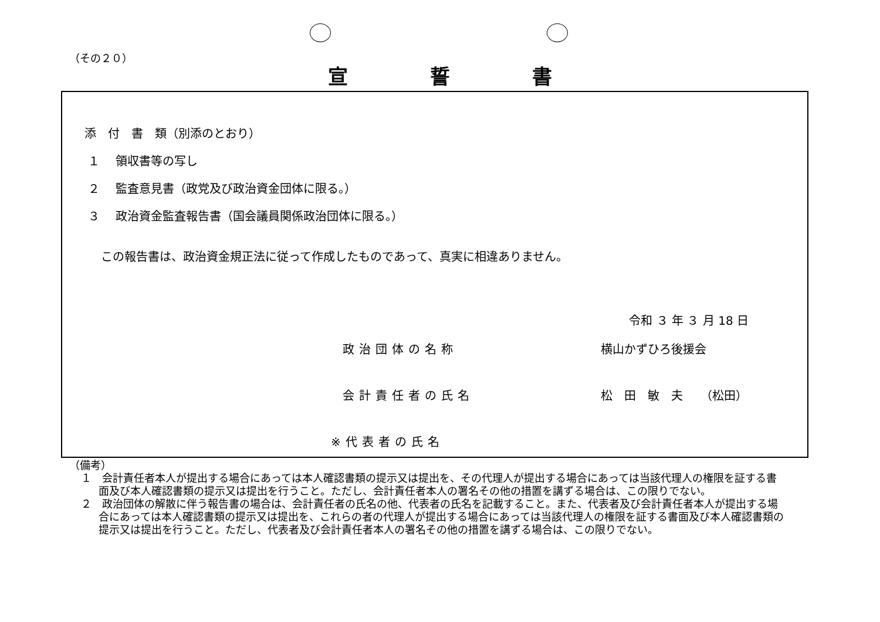（その２０）
宣誓書
添　付　書　類（別添のとおり）
１　 領収書等の写し
２　 監査意見書（政党及び政治資金団体に限る。）
３　 政治資金監査報告書（国会議員関係政治団体に限る。）
この報告書は、政治資金規正法に従って作成したものであって、真実に相違ありません。
令和 ３ 年 ３ 月 18 日
政治団体の名称 横山かずひろ後援会
会計責任者の氏名 松　田　敏　夫　　（松田）
※代表者の氏名
（備考）
１　会計責任者本人が提出する場合にあっては本人確認書類の提示又は提出を、その代理人が提出する場合にあっては当該代理人の権限を証する書面及び本人確認書類の提示又は提出を行うこと。ただし、会計責任者本人の署名その他の措置を講ずる場合は、この限りでない。
２　政治団体の解散に伴う報告書の場合は、会計責任者の氏名の他、代表者の氏名を記載すること。また、代表者及び会計責任者本人が提出する場合にあっては本人確認書類の提示又は提出を、これらの者の代理人が提出する場合にあっては当該代理人の権限を証する書面及び本人確認書類の提示又は提出を行うこと。ただし、代表者及び会計責任者本人の署名その他の措置を講ずる場合は、この限りでない。